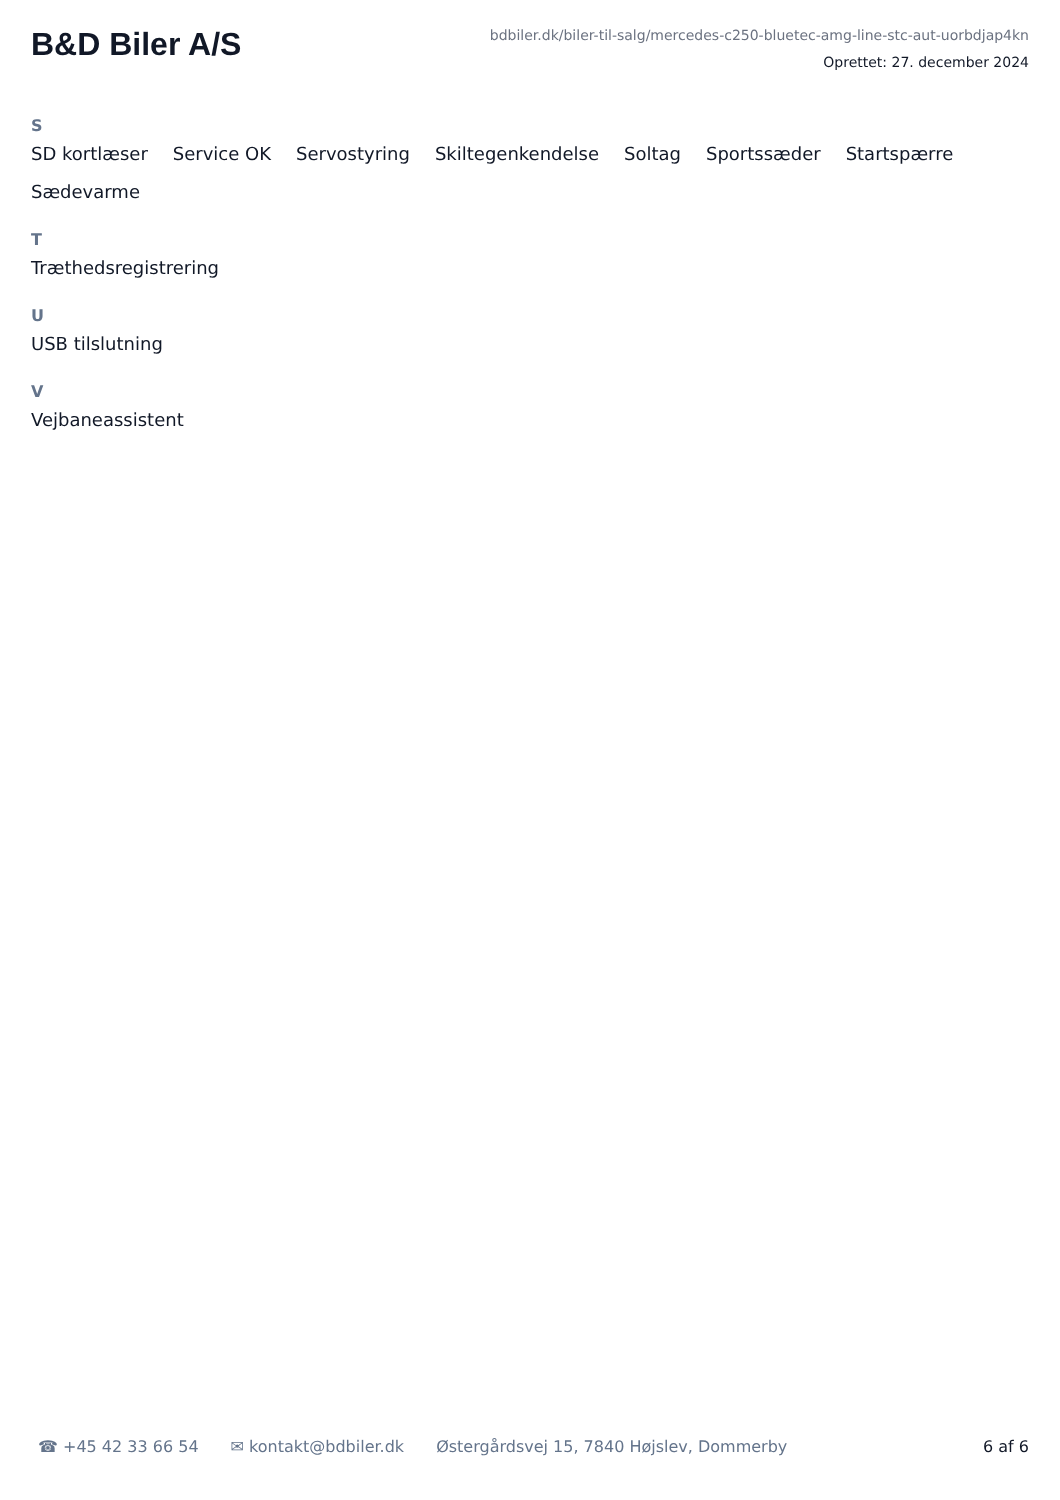B&D Biler A/S
bdbiler.dk/biler-til-salg/mercedes-c250-bluetec-amg-line-stc-aut-uorbdjap4kn
Oprettet: 27. december 2024
S
SD kortlæser Service OK Servostyring Skiltegenkendelse Soltag Sportssæder Startspærre Sædevarme
T
Træthedsregistrering
U
USB tilslutning
V
Vejbaneassistent
☎ +45 42 33 66 54 ✉ kontakt@bdbiler.dk Østergårdsvej 15, 7840 Højslev, Dommerby 6 af 6